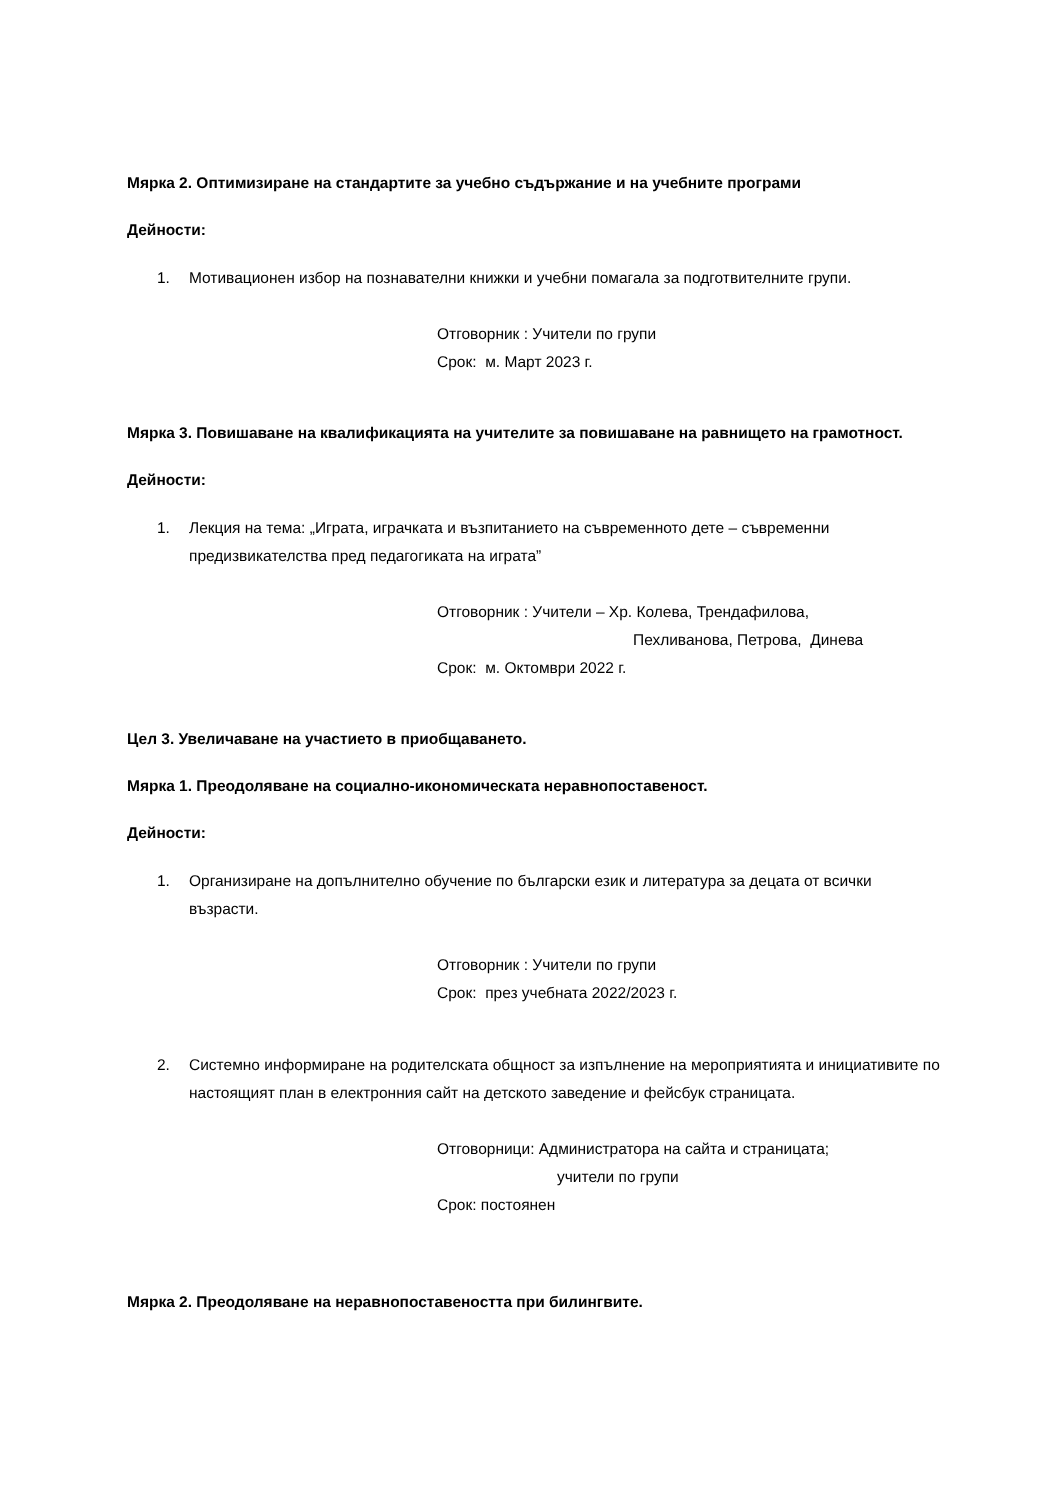Мярка 2. Оптимизиране на стандартите за учебно съдържание и на учебните програми
Дейности:
1. Мотивационен избор на познавателни книжки и учебни помагала за подготвителните групи.
Отговорник : Учители по групи
Срок: м. Март 2023 г.
Мярка 3. Повишаване на квалификацията на учителите за повишаване на равнището на грамотност.
Дейности:
1. Лекция на тема: „Играта, играчката и възпитанието на съвременното дете – съвременни предизвикателства пред педагогиката на играта”
Отговорник : Учители – Хр. Колева, Трендафилова,
Пехливанова, Петрова, Динева
Срок: м. Октомври 2022 г.
Цел 3. Увеличаване на участието в приобщаването.
Мярка 1. Преодоляване на социално-икономическата неравнопоставеност.
Дейности:
1. Организиране на допълнително обучение по български език и литература за децата от всички възрасти.
Отговорник : Учители по групи
Срок: през учебната 2022/2023 г.
2. Системно информиране на родителската общност за изпълнение на мероприятията и инициативите по настоящият план в електронния сайт на детското заведение и фейсбук страницата.
Отговорници: Администратора на сайта и страницата;
учители по групи
Срок: постоянен
Мярка 2. Преодоляване на неравнопоставеността при билингвите.